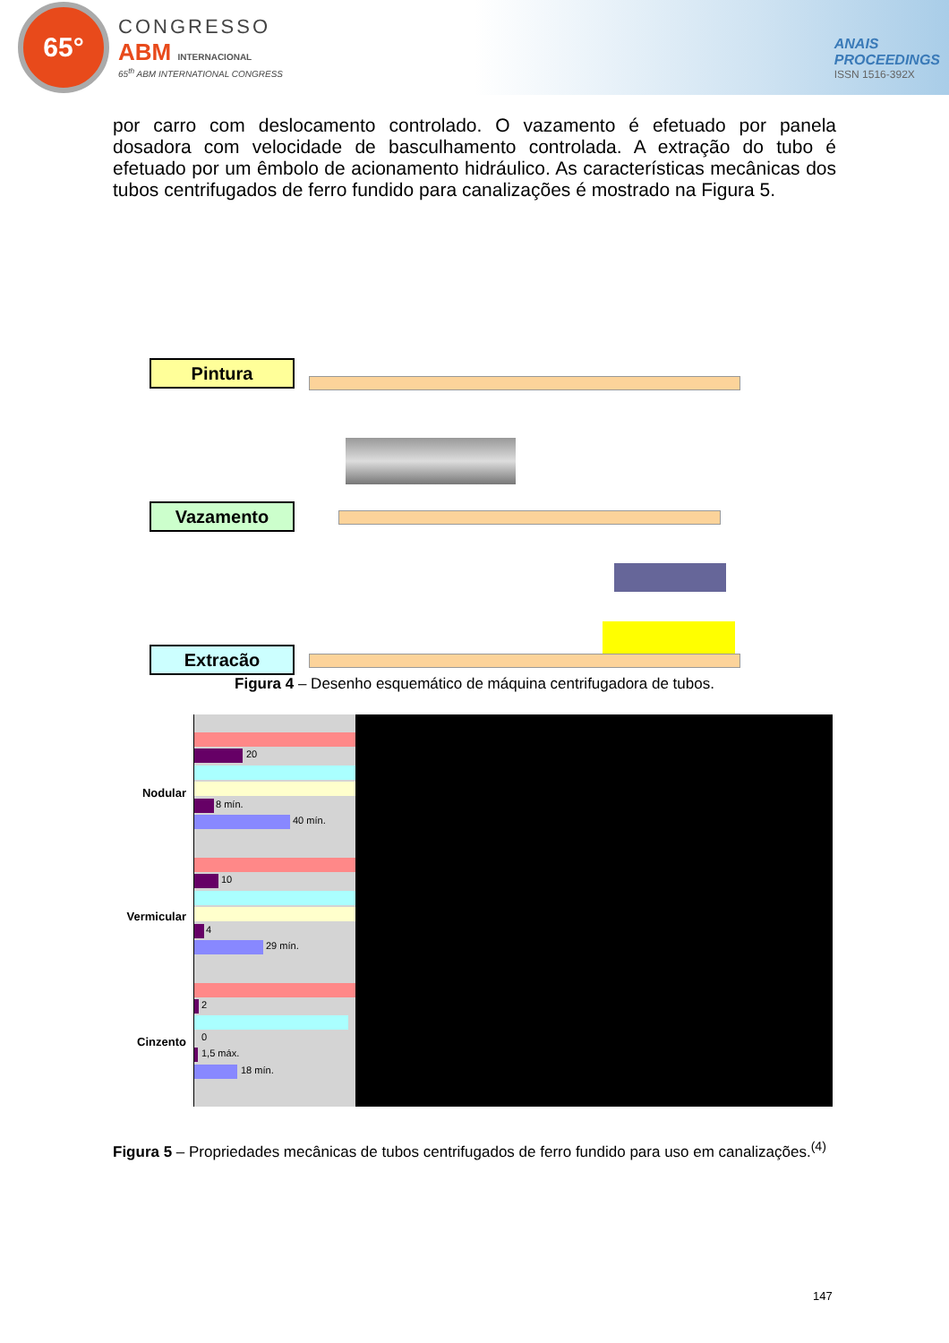65°
CONGRESSO
ABM INTERNACIONAL
65<sup>th</sup> ABM INTERNATIONAL CONGRESS
ANAIS
PROCEEDINGS
ISSN 1516-392X
por carro com deslocamento controlado. O vazamento é efetuado por panela dosadora com velocidade de basculhamento controlada. A extração do tubo é efetuado por um êmbolo de acionamento hidráulico. As características mecânicas dos tubos centrifugados de ferro fundido para canalizações é mostrado na Figura 5.
Pintura
Vazamento
Extracão
Figura 4 – Desenho esquemático de máquina centrifugadora de tubos.
Nodular
Vermicular
Cinzento
20
8 mín.
40 mín.
10
4
29 mín.
2
0
1,5 máx.
18 mín.
Figura 5 – Propriedades mecânicas de tubos centrifugados de ferro fundido para uso em canalizações.<sup>(4)</sup>
147